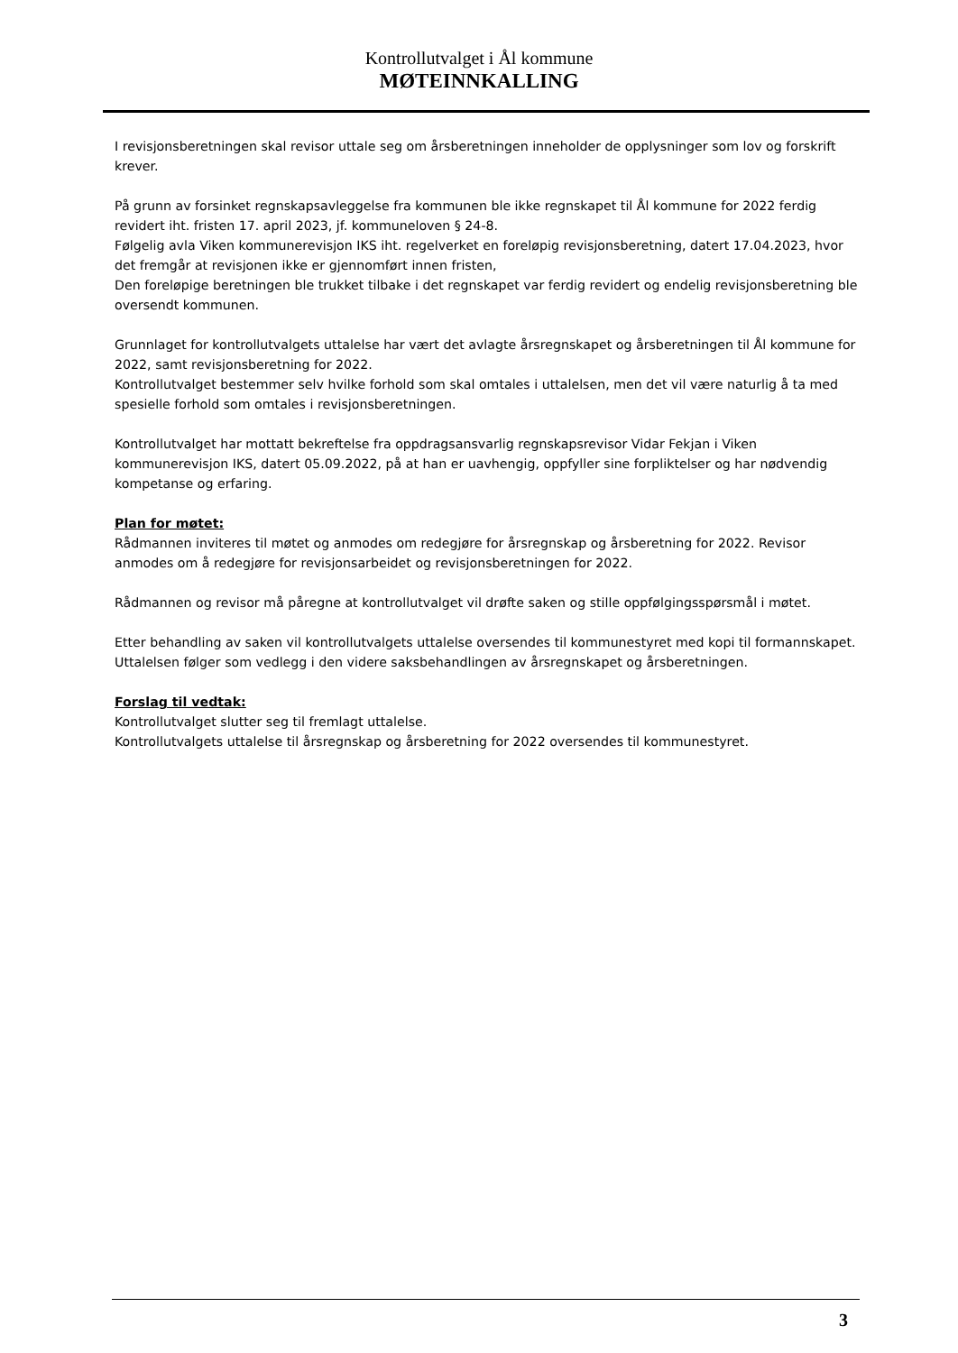Kontrollutvalget i Ål kommune
MØTEINNKALLING
I revisjonsberetningen skal revisor uttale seg om årsberetningen inneholder de opplysninger som lov og forskrift krever.
På grunn av forsinket regnskapsavleggelse fra kommunen ble ikke regnskapet til Ål kommune for 2022 ferdig revidert iht. fristen 17. april 2023, jf. kommuneloven § 24-8.
Følgelig avla Viken kommunerevisjon IKS iht. regelverket en foreløpig revisjonsberetning, datert 17.04.2023, hvor det fremgår at revisjonen ikke er gjennomført innen fristen,
Den foreløpige beretningen ble trukket tilbake i det regnskapet var ferdig revidert og endelig revisjonsberetning ble oversendt kommunen.
Grunnlaget for kontrollutvalgets uttalelse har vært det avlagte årsregnskapet og årsberetningen til Ål kommune for 2022, samt revisjonsberetning for 2022.
Kontrollutvalget bestemmer selv hvilke forhold som skal omtales i uttalelsen, men det vil være naturlig å ta med spesielle forhold som omtales i revisjonsberetningen.
Kontrollutvalget har mottatt bekreftelse fra oppdragsansvarlig regnskapsrevisor Vidar Fekjan i Viken kommunerevisjon IKS, datert 05.09.2022, på at han er uavhengig, oppfyller sine forpliktelser og har nødvendig kompetanse og erfaring.
Plan for møtet:
Rådmannen inviteres til møtet og anmodes om redegjøre for årsregnskap og årsberetning for 2022. Revisor anmodes om å redegjøre for revisjonsarbeidet og revisjonsberetningen for 2022.
Rådmannen og revisor må påregne at kontrollutvalget vil drøfte saken og stille oppfølgingsspørsmål i møtet.
Etter behandling av saken vil kontrollutvalgets uttalelse oversendes til kommunestyret med kopi til formannskapet. Uttalelsen følger som vedlegg i den videre saksbehandlingen av årsregnskapet og årsberetningen.
Forslag til vedtak:
Kontrollutvalget slutter seg til fremlagt uttalelse.
Kontrollutvalgets uttalelse til årsregnskap og årsberetning for 2022 oversendes til kommunestyret.
3